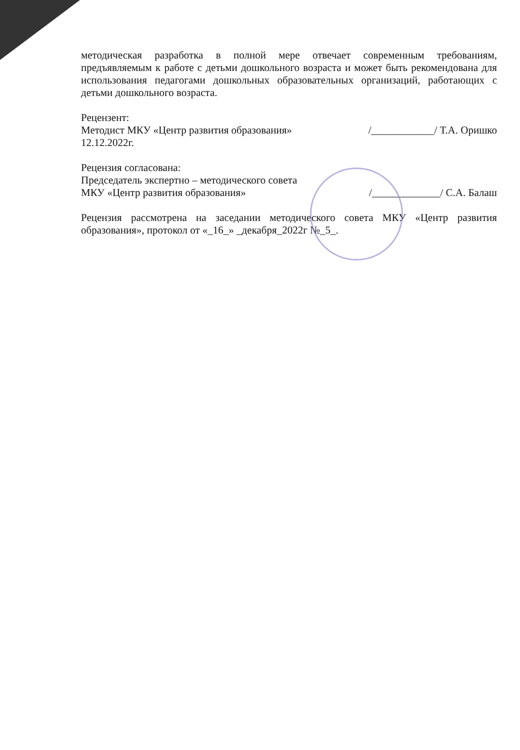методическая разработка в полной мере отвечает современным требованиям, предъявляемым к работе с детьми дошкольного возраста и может быть рекомендована для использования педагогами дошкольных образовательных организаций, работающих с детьми дошкольного возраста.
Рецензент:
Методист МКУ «Центр развития образования» /____________/ Т.А. Оришко
12.12.2022г.
Рецензия согласована:
Председатель экспертно – методического совета
МКУ «Центр развития образования» /_____________/ С.А. Балаш
Рецензия рассмотрена на заседании методического совета МКУ «Центр развития образования», протокол от «_16_» _декабря_2022г №_5_.